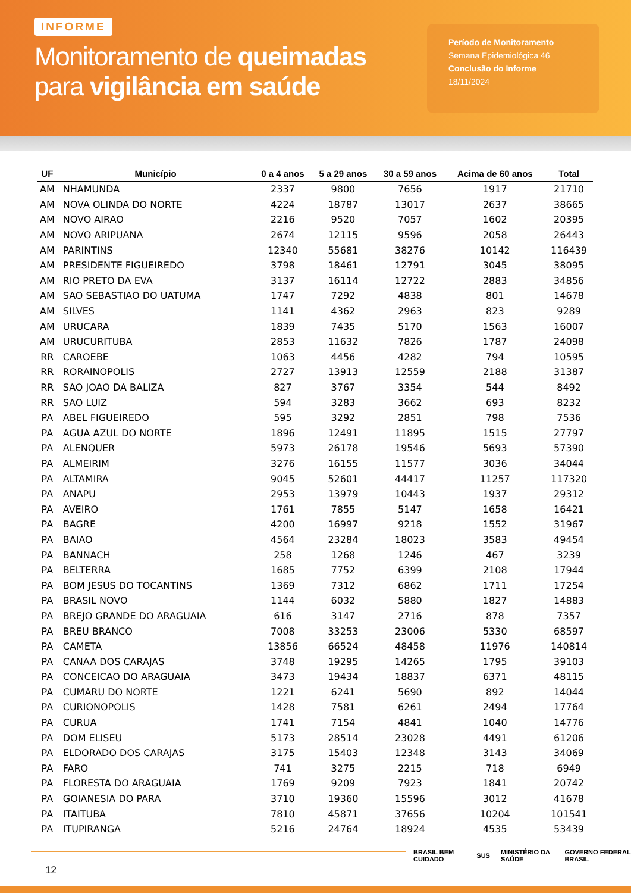INFORME
Monitoramento de queimadas
para vigilância em saúde
Período de Monitoramento
Semana Epidemiológica 46
Conclusão do Informe
18/11/2024
| UF | Município | 0 a 4 anos | 5 a 29 anos | 30 a 59 anos | Acima de 60 anos | Total |
| --- | --- | --- | --- | --- | --- | --- |
| AM | NHAMUNDA | 2337 | 9800 | 7656 | 1917 | 21710 |
| AM | NOVA OLINDA DO NORTE | 4224 | 18787 | 13017 | 2637 | 38665 |
| AM | NOVO AIRAO | 2216 | 9520 | 7057 | 1602 | 20395 |
| AM | NOVO ARIPUANA | 2674 | 12115 | 9596 | 2058 | 26443 |
| AM | PARINTINS | 12340 | 55681 | 38276 | 10142 | 116439 |
| AM | PRESIDENTE FIGUEIREDO | 3798 | 18461 | 12791 | 3045 | 38095 |
| AM | RIO PRETO DA EVA | 3137 | 16114 | 12722 | 2883 | 34856 |
| AM | SAO SEBASTIAO DO UATUMA | 1747 | 7292 | 4838 | 801 | 14678 |
| AM | SILVES | 1141 | 4362 | 2963 | 823 | 9289 |
| AM | URUCARA | 1839 | 7435 | 5170 | 1563 | 16007 |
| AM | URUCURITUBA | 2853 | 11632 | 7826 | 1787 | 24098 |
| RR | CAROEBE | 1063 | 4456 | 4282 | 794 | 10595 |
| RR | RORAINOPOLIS | 2727 | 13913 | 12559 | 2188 | 31387 |
| RR | SAO JOAO DA BALIZA | 827 | 3767 | 3354 | 544 | 8492 |
| RR | SAO LUIZ | 594 | 3283 | 3662 | 693 | 8232 |
| PA | ABEL FIGUEIREDO | 595 | 3292 | 2851 | 798 | 7536 |
| PA | AGUA AZUL DO NORTE | 1896 | 12491 | 11895 | 1515 | 27797 |
| PA | ALENQUER | 5973 | 26178 | 19546 | 5693 | 57390 |
| PA | ALMEIRIM | 3276 | 16155 | 11577 | 3036 | 34044 |
| PA | ALTAMIRA | 9045 | 52601 | 44417 | 11257 | 117320 |
| PA | ANAPU | 2953 | 13979 | 10443 | 1937 | 29312 |
| PA | AVEIRO | 1761 | 7855 | 5147 | 1658 | 16421 |
| PA | BAGRE | 4200 | 16997 | 9218 | 1552 | 31967 |
| PA | BAIAO | 4564 | 23284 | 18023 | 3583 | 49454 |
| PA | BANNACH | 258 | 1268 | 1246 | 467 | 3239 |
| PA | BELTERRA | 1685 | 7752 | 6399 | 2108 | 17944 |
| PA | BOM JESUS DO TOCANTINS | 1369 | 7312 | 6862 | 1711 | 17254 |
| PA | BRASIL NOVO | 1144 | 6032 | 5880 | 1827 | 14883 |
| PA | BREJO GRANDE DO ARAGUAIA | 616 | 3147 | 2716 | 878 | 7357 |
| PA | BREU BRANCO | 7008 | 33253 | 23006 | 5330 | 68597 |
| PA | CAMETA | 13856 | 66524 | 48458 | 11976 | 140814 |
| PA | CANAA DOS CARAJAS | 3748 | 19295 | 14265 | 1795 | 39103 |
| PA | CONCEICAO DO ARAGUAIA | 3473 | 19434 | 18837 | 6371 | 48115 |
| PA | CUMARU DO NORTE | 1221 | 6241 | 5690 | 892 | 14044 |
| PA | CURIONOPOLIS | 1428 | 7581 | 6261 | 2494 | 17764 |
| PA | CURUA | 1741 | 7154 | 4841 | 1040 | 14776 |
| PA | DOM ELISEU | 5173 | 28514 | 23028 | 4491 | 61206 |
| PA | ELDORADO DOS CARAJAS | 3175 | 15403 | 12348 | 3143 | 34069 |
| PA | FARO | 741 | 3275 | 2215 | 718 | 6949 |
| PA | FLORESTA DO ARAGUAIA | 1769 | 9209 | 7923 | 1841 | 20742 |
| PA | GOIANESIA DO PARA | 3710 | 19360 | 15596 | 3012 | 41678 |
| PA | ITAITUBA | 7810 | 45871 | 37656 | 10204 | 101541 |
| PA | ITUPIRANGA | 5216 | 24764 | 18924 | 4535 | 53439 |
12
BRASIL BEM CUIDADO SUS MINISTÉRIO DA SAÚDE GOVERNO FEDERAL BRASIL